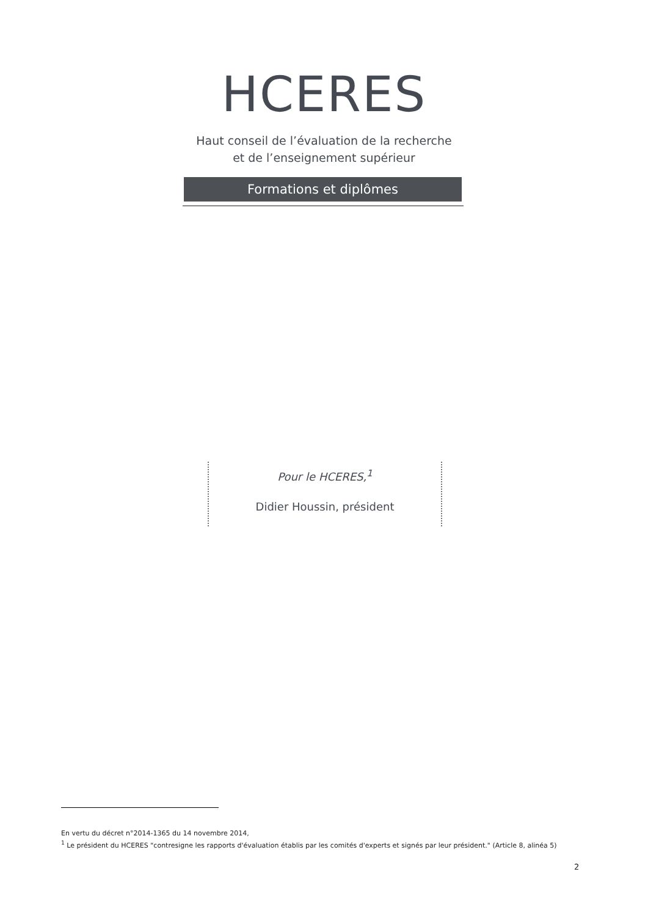HCERES
Haut conseil de l’évaluation de la recherche
et de l’enseignement supérieur
Formations et diplômes
Pour le HCERES,<sup>1</sup>
Didier Houssin, président
En vertu du décret n°2014-1365 du 14 novembre 2014,
<sup>1</sup> Le président du HCERES "contresigne les rapports d'évaluation établis par les comités d'experts et signés par leur président." (Article 8, alinéa 5)
2